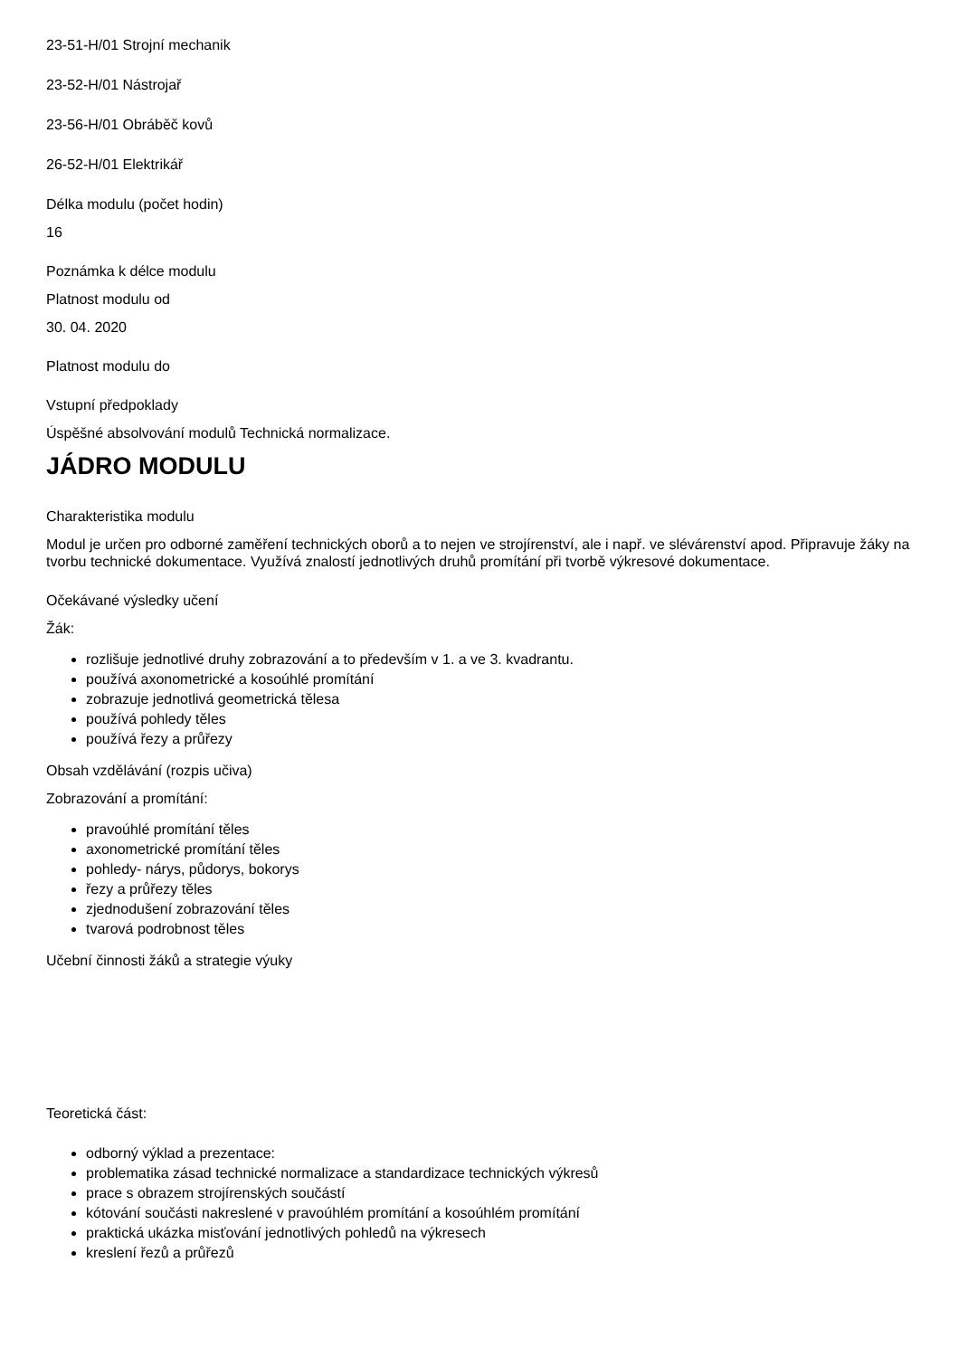23-51-H/01 Strojní mechanik
23-52-H/01 Nástrojař
23-56-H/01 Obráběč kovů
26-52-H/01 Elektrikář
Délka modulu (počet hodin)
16
Poznámka k délce modulu
Platnost modulu od
30. 04. 2020
Platnost modulu do
Vstupní předpoklady
Úspěšné absolvování modulů Technická normalizace.
JÁDRO MODULU
Charakteristika modulu
Modul je určen pro odborné zaměření technických oborů a to nejen ve strojírenství, ale i např. ve slévárenství apod. Připravuje žáky na tvorbu technické dokumentace. Využívá znalostí jednotlivých druhů promítání při tvorbě výkresové dokumentace.
Očekávané výsledky učení
Žák:
rozlišuje jednotlivé druhy zobrazování a to především v 1. a ve 3. kvadrantu.
používá axonometrické a kosoúhlé promítání
zobrazuje jednotlivá geometrická tělesa
používá pohledy těles
používá řezy a průřezy
Obsah vzdělávání (rozpis učiva)
Zobrazování a promítání:
pravoúhlé promítání těles
axonometrické promítání těles
pohledy- nárys, půdorys, bokorys
řezy a průřezy těles
zjednodušení zobrazování těles
tvarová podrobnost těles
Učební činnosti žáků a strategie výuky
Teoretická část:
odborný výklad a prezentace:
problematika zásad technické normalizace a standardizace technických výkresů
prace s obrazem strojírenských součástí
kótování součásti nakreslené v pravoúhlém promítání a kosoúhlém promítání
praktická ukázka misťování jednotlivých pohledů na výkresech
kreslení řezů a průřezů